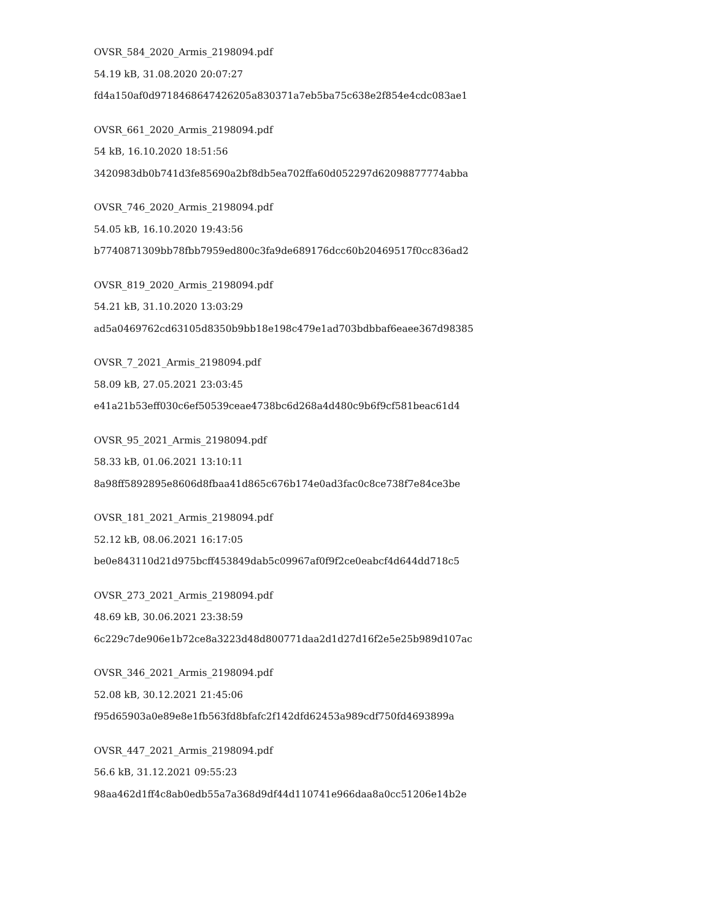OVSR_584_2020_Armis_2198094.pdf
54.19 kB, 31.08.2020 20:07:27
fd4a150af0d9718468647426205a830371a7eb5ba75c638e2f854e4cdc083ae1
OVSR_661_2020_Armis_2198094.pdf
54 kB, 16.10.2020 18:51:56
3420983db0b741d3fe85690a2bf8db5ea702ffa60d052297d62098877774abba
OVSR_746_2020_Armis_2198094.pdf
54.05 kB, 16.10.2020 19:43:56
b7740871309bb78fbb7959ed800c3fa9de689176dcc60b20469517f0cc836ad2
OVSR_819_2020_Armis_2198094.pdf
54.21 kB, 31.10.2020 13:03:29
ad5a0469762cd63105d8350b9bb18e198c479e1ad703bdbbaf6eaee367d98385
OVSR_7_2021_Armis_2198094.pdf
58.09 kB, 27.05.2021 23:03:45
e41a21b53eff030c6ef50539ceae4738bc6d268a4d480c9b6f9cf581beac61d4
OVSR_95_2021_Armis_2198094.pdf
58.33 kB, 01.06.2021 13:10:11
8a98ff5892895e8606d8fbaa41d865c676b174e0ad3fac0c8ce738f7e84ce3be
OVSR_181_2021_Armis_2198094.pdf
52.12 kB, 08.06.2021 16:17:05
be0e843110d21d975bcff453849dab5c09967af0f9f2ce0eabcf4d644dd718c5
OVSR_273_2021_Armis_2198094.pdf
48.69 kB, 30.06.2021 23:38:59
6c229c7de906e1b72ce8a3223d48d800771daa2d1d27d16f2e5e25b989d107ac
OVSR_346_2021_Armis_2198094.pdf
52.08 kB, 30.12.2021 21:45:06
f95d65903a0e89e8e1fb563fd8bfafc2f142dfd62453a989cdf750fd4693899a
OVSR_447_2021_Armis_2198094.pdf
56.6 kB, 31.12.2021 09:55:23
98aa462d1ff4c8ab0edb55a7a368d9df44d110741e966daa8a0cc51206e14b2e